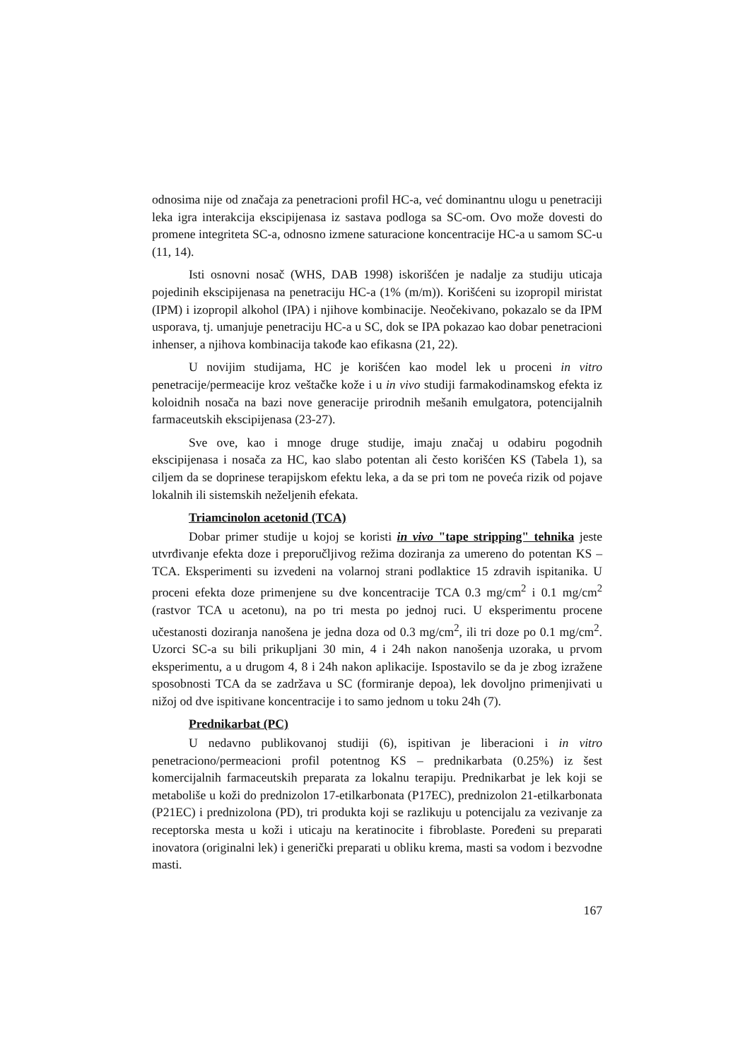odnosima nije od značaja za penetracioni profil HC-a, već dominantnu ulogu u penetraciji leka igra interakcija ekscipijenasa iz sastava podloga sa SC-om. Ovo može dovesti do promene integriteta SC-a, odnosno izmene saturacione koncentracije HC-a u samom SC-u (11, 14).
Isti osnovni nosač (WHS, DAB 1998) iskorišćen je nadalje za studiju uticaja pojedinih ekscipijenasa na penetraciju HC-a (1% (m/m)). Korišćeni su izopropil miristat (IPM) i izopropil alkohol (IPA) i njihove kombinacije. Neočekivano, pokazalo se da IPM usporava, tj. umanjuje penetraciju HC-a u SC, dok se IPA pokazao kao dobar penetracioni inhenser, a njihova kombinacija takođe kao efikasna (21, 22).
U novijim studijama, HC je korišćen kao model lek u proceni in vitro penetracije/permeacije kroz veštačke kože i u in vivo studiji farmakodinamskog efekta iz koloidnih nosača na bazi nove generacije prirodnih mešanih emulgatora, potencijalnih farmaceutskih ekscipijenasa (23-27).
Sve ove, kao i mnoge druge studije, imaju značaj u odabiru pogodnih ekscipijenasa i nosača za HC, kao slabo potentan ali često korišćen KS (Tabela 1), sa ciljem da se doprinese terapijskom efektu leka, a da se pri tom ne poveća rizik od pojave lokalnih ili sistemskih neželjenih efekata.
Triamcinolon acetonid (TCA)
Dobar primer studije u kojoj se koristi in vivo "tape stripping" tehnika jeste utvrđivanje efekta doze i preporučljivog režima doziranja za umereno do potentan KS –TCA. Eksperimenti su izvedeni na volarnoj strani podlaktice 15 zdravih ispitanika. U proceni efekta doze primenjene su dve koncentracije TCA 0.3 mg/cm<sup>2</sup> i 0.1 mg/cm<sup>2</sup> (rastvor TCA u acetonu), na po tri mesta po jednoj ruci. U eksperimentu procene učestanosti doziranja nanošena je jedna doza od 0.3 mg/cm<sup>2</sup>, ili tri doze po 0.1 mg/cm<sup>2</sup>. Uzorci SC-a su bili prikupljani 30 min, 4 i 24h nakon nanošenja uzoraka, u prvom eksperimentu, a u drugom 4, 8 i 24h nakon aplikacije. Ispostavilo se da je zbog izražene sposobnosti TCA da se zadržava u SC (formiranje depoa), lek dovoljno primenjivati u nižoj od dve ispitivane koncentracije i to samo jednom u toku 24h (7).
Prednikarbat (PC)
U nedavno publikovanoj studiji (6), ispitivan je liberacioni i in vitro penetraciono/permeacioni profil potentnog KS – prednikarbata (0.25%) iz šest komercijalnih farmaceutskih preparata za lokalnu terapiju. Prednikarbat je lek koji se metaboliše u koži do prednizolon 17-etilkarbonata (P17EC), prednizolon 21-etilkarbonata (P21EC) i prednizolona (PD), tri produkta koji se razlikuju u potencijalu za vezivanje za receptorska mesta u koži i uticaju na keratinocite i fibroblaste. Poređeni su preparati inovatora (originalni lek) i generički preparati u obliku krema, masti sa vodom i bezvodne masti.
167